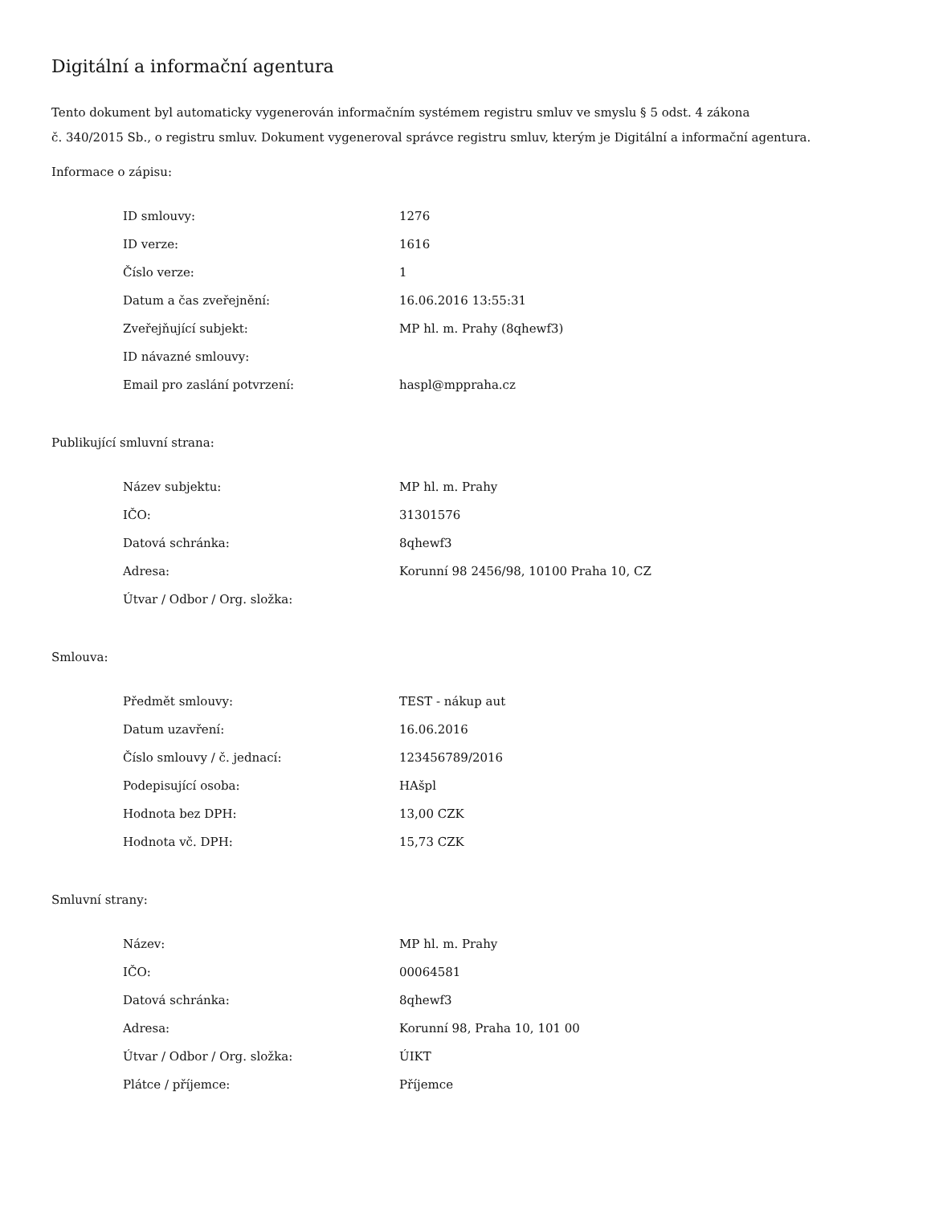Digitální a informační agentura
Tento dokument byl automaticky vygenerován informačním systémem registru smluv ve smyslu § 5 odst. 4 zákona
č. 340/2015 Sb., o registru smluv. Dokument vygeneroval správce registru smluv, kterým je Digitální a informační agentura.
Informace o zápisu:
| ID smlouvy: | 1276 |
| ID verze: | 1616 |
| Číslo verze: | 1 |
| Datum a čas zveřejnění: | 16.06.2016 13:55:31 |
| Zveřejňující subjekt: | MP hl. m. Prahy (8qhewf3) |
| ID návazné smlouvy: | |
| Email pro zaslání potvrzení: | haspl@mppraha.cz |
Publikující smluvní strana:
| Název subjektu: | MP hl. m. Prahy |
| IČO: | 31301576 |
| Datová schránka: | 8qhewf3 |
| Adresa: | Korunní 98 2456/98, 10100 Praha 10, CZ |
| Útvar / Odbor / Org. složka: | |
Smlouva:
| Předmět smlouvy: | TEST - nákup aut |
| Datum uzavření: | 16.06.2016 |
| Číslo smlouvy / č. jednací: | 123456789/2016 |
| Podepisující osoba: | HAšpl |
| Hodnota bez DPH: | 13,00 CZK |
| Hodnota vč. DPH: | 15,73 CZK |
Smluvní strany:
| Název: | MP hl. m. Prahy |
| IČO: | 00064581 |
| Datová schránka: | 8qhewf3 |
| Adresa: | Korunní 98, Praha 10, 101 00 |
| Útvar / Odbor / Org. složka: | ÚIKT |
| Plátce / příjemce: | Příjemce |